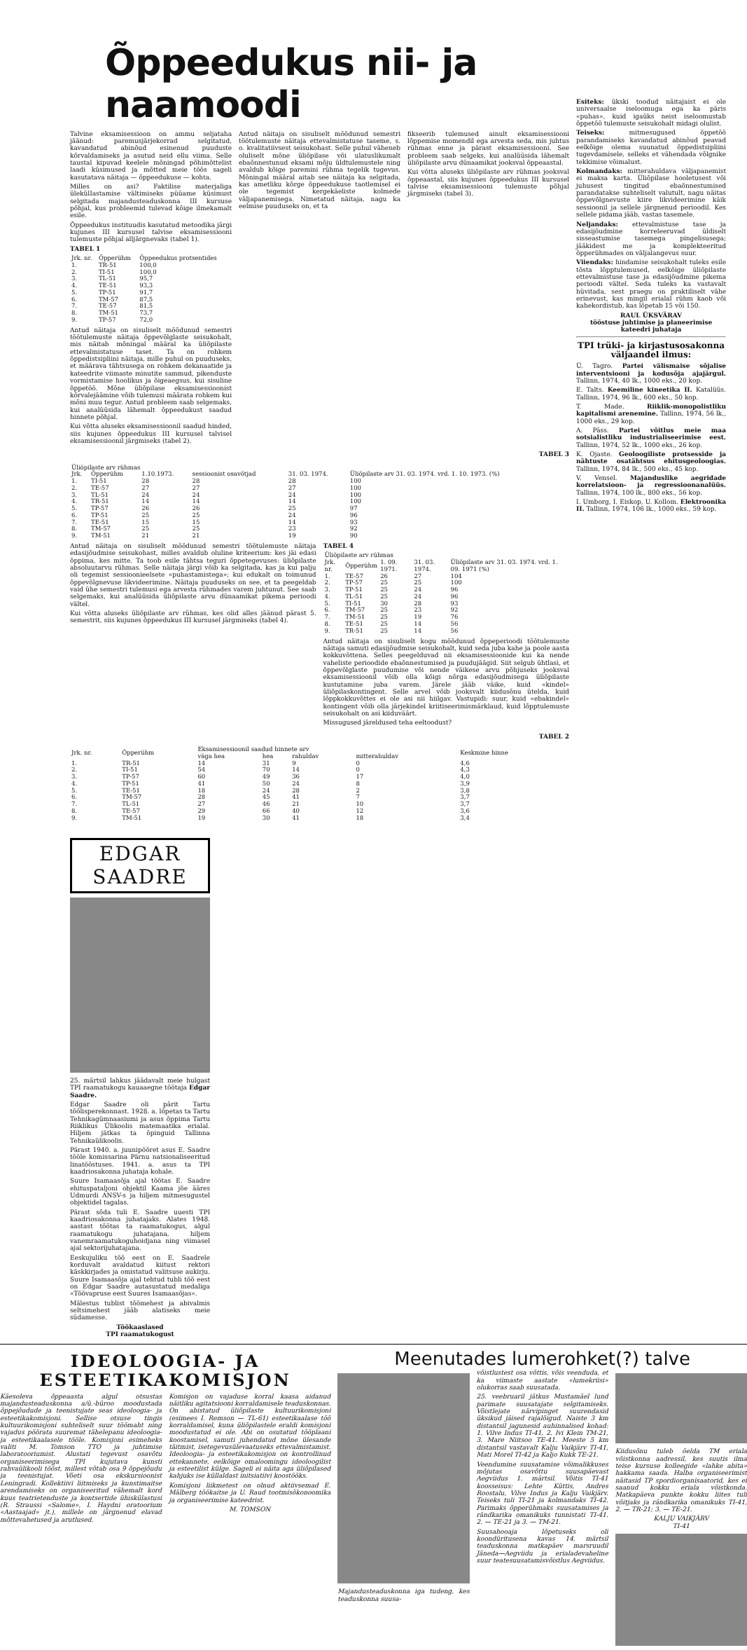Õppeedukus nii- ja naamoodi
Talvine eksamisessioon on ammu seljataha jäänud: paremusjärjekorrad selgitatud, kavandatud abinõud esinenud puuduste kõrvaldamiseks ja asutud neid ellu viima. Selle taustal kipuvad keelele mõningad põhimõttelist laadi küsimused ja mõtted meie töös sageli kasutatava näitaja — õppeedukuse — kohta.
Milles on asi? Faktilise materjaliga ülekülIastamise vältimiseks püüame küsimust selgitada majandusteaduskonna III kursuse põhjal, kus probleemid tulevad kõige ilmekamalt esile.
Õppeedukus instituudis kasutatud metoodika järgi kujunes III kursusel talvise eksamisessiooni tulemuste põhjal alljärgnevaks (tabel 1).
TABEL 1
| Jrk. nr. | Õpperühm | Õppeedukus protsentides |
| --- | --- | --- |
| 1. | TR-51 | 100,0 |
| 2. | TI-51 | 100,0 |
| 3. | TL-51 | 95,7 |
| 4. | TE-51 | 93,3 |
| 5. | TP-51 | 91,7 |
| 6. | TM-57 | 87,5 |
| 7. | TE-57 | 81,5 |
| 8. | TM-51 | 73,7 |
| 9. | TP-57 | 72,0 |
Antud näitaja on sisuliselt möödunud semestri töötulemuste näitaja õppevõlglaste seisukohalt, mis näitab mõningal määral ka üliõpilaste ettevalmistatuse taset. Ta on rohkem õppedistsipliini näitaja, mille puhul on puuduseks, et määrava tähtsusega on rohkem dekanaatide ja kateedrite viimaste minutite sammud, pikenduste vormistamise hoolikus ja õigeaegsus, kui sisuline õppetöö. Mõne üliõpilase eksamisessioonist kõrvalejäämine võib tulemusi määrata rohkem kui mõni muu tegur. Antud probleem saab selgemaks, kui analüüsida lähemalt õppeedukust saadud hinnete põhjal.
Kui võtta aluseks eksamisessioonil saadud hinded, siis kujunes õppeedukus III kursusel talvisel eksamisessioonil järgmiseks (tabel 2).
Antud näitaja on sisuliselt möödunud semestri töötulemuste näitaja ettevalmistatuse taseme, s. o. kvalitatiivsest seisukohast. Selle puhul väheneb oluliselt mõne üliõpilase või ulatuslikumalt ebaõnnestunud eksami mõju üldtulemustele ning avaldub kõige paremini rühma tegelik tugevus. Mõningal määral aitab see näitaja ka selgitada, kas ametliku kõrge õppeedukuse taotlemisel ei ole tegemist kergekäeliste kolmede väljapanemisega. Nimetatud näitaja, nagu ka eelmise puuduseks on, et ta
fikseerib tulemused ainult eksamisessiooni lõppemise momendil ega arvesta seda, mis juhtus rühmas enne ja pärast eksamisessiooni. See probleem saab selgeks, kui analüüsida lähemalt üliõpilaste arvu dünaamikat jooksval õppeaastal.
Kui võtta aluseks üliõpilaste arv rühmas jooksval õppeaastal, siis kujunes õppeedukus III kursusel talvise eksamisessiooni tulemuste põhjal järgmiseks (tabel 3).
TABEL 3
| Üliõpilaste arv rühmas | | | | | |
| --- | --- | --- | --- | --- | --- |
| Jrk. | Õpperühm | 1.10.1973. | sessioonist osavõtjad | 31. 03. 1974. | Üliõpilaste arv 31. 03. 1974. vrd. 1. 10. 1973. (%) |
| 1. | TI-51 | 28 | 28 | 28 | 100 |
| 2. | TE-57 | 27 | 27 | 27 | 100 |
| 3. | TL-51 | 24 | 24 | 24 | 100 |
| 4. | TR-51 | 14 | 14 | 14 | 100 |
| 5. | TP-57 | 26 | 26 | 25 | 97 |
| 6. | TP-51 | 25 | 25 | 24 | 96 |
| 7. | TE-51 | 15 | 15 | 14 | 93 |
| 8. | TM-57 | 25 | 25 | 23 | 92 |
| 9. | TM-51 | 21 | 21 | 19 | 90 |
Antud näitaja on sisuliselt möödunud semestri töötulemuste näitaja edasijõudmise seisukohast, milles avaldub oluline kriteerium: kes jäi edasi õppima, kes mitte. Ta toob esile tähtsa teguri õppetegevuses: üliõpilaste absoluutarvu rühmas. Selle näitaja järgi võib ka selgitada, kas ja kui palju oli tegemist sessioonieelsete «puhastamistega»; kui edukalt on toimunud õppevõlgnevuse likvideerimine. Näitaja puuduseks on see, et ta peegeldab vaid ühe semestri tulemusi ega arvesta rühmades varem juhtunut. See saab selgemaks, kui analüüsida üliõpilaste arvu dünaamikat pikema perioodi vältel.
Kui võtta aluseks üliõpilaste arv rühmas, kes olid alles jäänud pärast 5. semestrit, siis kujunes õppeedukus III kursusel järgmiseks (tabel 4).
TABEL 4
| Üliõpilaste arv rühmas | | | | |
| --- | --- | --- | --- | --- |
| Jrk. nr. | Õpperühm | 1. 09. 1971. | 31. 03. 1974. | Üliõpilaste arv 31. 03. 1974. vrd. 1. 09. 1971 (%) |
| 1. | TE-57 | 26 | 27 | 104 |
| 2. | TP-57 | 25 | 25 | 100 |
| 3. | TP-51 | 25 | 24 | 96 |
| 4. | TL-51 | 25 | 24 | 96 |
| 5. | TI-51 | 30 | 28 | 93 |
| 6. | TM-57 | 25 | 23 | 92 |
| 7. | TM-51 | 25 | 19 | 76 |
| 8. | TE-51 | 25 | 14 | 56 |
| 9. | TR-51 | 25 | 14 | 56 |
Antud näitaja on sisuliselt kogu möödunud õppeperioodi töötulemuste näitaja samuti edasijõudmise seisukohalt, kuid seda juba kahe ja poole aasta kokkuvõttena. Selles peegelduvad nii eksamisessioonide kui ka nende vaheliste perioodide ebaõnnestumised ja puudujäägid. Siit selgub ühtlasi, et õppevõlglaste puudumise või nende väikese arvu põhjuseks jooksval eksamisessioonil võib olla kõigi nõrga edasijõudmisega üliõpilaste kustutamine juba varem. Järele jääb väike, kuid «kindel» üliõpilaskontingent. Selle arvel võib jooksvalt kiidusõnu ütelda, kuid lõppkokkuvõttes ei ole asi nii hiilgav. Vastupidi: suur, kuid «ebakindel» kontingent võib olla järjekindel kriitiseerimismärklaud, kuid lõpptulemuste seisukohalt on asi kiiduväärt.
Missugused järeldused teha eeltoodust?
TABEL 2
| Jrk. nr. | Õpperühm | Eksamisessioonil saadud hinnete arv | | | | | Keskmine hinne |
| --- | --- | --- | --- | --- | --- | --- | --- |
| | | väga hea | hea | rahuldav | mitterahuldav | | |
| 1. | TR-51 | 14 | 31 | 9 | 0 | | 4,6 |
| 2. | TI-51 | 54 | 70 | 14 | 0 | | 4,3 |
| 3. | TP-57 | 60 | 49 | 36 | 17 | | 4,0 |
| 4. | TP-51 | 41 | 50 | 24 | 8 | | 3,9 |
| 5. | TE-51 | 18 | 24 | 28 | 2 | | 3,8 |
| 6. | TM-57 | 28 | 45 | 41 | 7 | | 3,7 |
| 7. | TL-51 | 27 | 46 | 21 | 10 | | 3,7 |
| 8. | TE-57 | 29 | 66 | 40 | 12 | | 3,6 |
| 9. | TM-51 | 19 | 30 | 41 | 18 | | 3,4 |
Esiteks: ükski toodud näitajaist ei ole universaalse iseloomuga ega ka päris «puhas», kuid igaüks neist iseloomustab õppetöö tulemuste seisukohalt midagi olulist.
Teiseks: mitmesugused õppetöö parandamiseks kavandatud abinõud peavad eelkõige olema suunatud õppedistsipliini tugevdamisele, selleks et vähendada võlgnike tekkimise võimalust.
Kolmandaks: mitterahuldava väljapanemist ei maksa karta. Üliõpilase hooletusest või juhusest tingitud ebaõnnestumised parandatakse suhteliselt valutult, nagu näitas õppevõlgnevuste kiire likvideerimine käik sessioonil ja sellele järgnenud perioodil. Kes sellele pidama jääb, vastas tasemele.
Neljandaks: ettevalmistuse tase ja edasijõudmine korreleeruvad üldiselt sisseastumise tasemega pingelisusega; jääkidest me ja komplekteeritud õpperühmades on väljalangevus suur.
Viiendaks: hindamise seisukohalt tuleks esile tõsta lõpptulemused, eelkõige üliõpilaste ettevalmistuse tase ja edasijõudmine pikema perioodi vältel. Seda tuleks ka vastavalt hüvitada, sest praegu on praktiliselt vähe erinevust, kas mingil erialal rühm kaob või kahekordistub, kas lõpetab 15 või 150.
RAUL ÜKSVÄRAV
tööstuse juhtimise ja planeerimise kateedri juhataja
TPI trüki- ja kirjastusosakonna väljaandel ilmus:
Ü. Tagro. Partei välismaise sõjalise interventsiooni ja kodusõja ajajärgul. Tallinn, 1974, 40 lk., 1000 eks., 20 kop.
E. Talts. Keemiline kineetika II. Katalüüs. Tallinn, 1974, 96 lk., 600 eks., 50 kop.
T. Made. Riiklik-monopolistliku kapitalismi arenemine. Tallinn, 1974, 56 lk., 1000 eks., 29 kop.
A. Päss. Partei võitlus meie maa sotsialistliku industrialiseerimise eest. Tallinn, 1974, 52 lk., 1000 eks., 26 kop.
K. Ojaste. Geoloogiliste protsesside ja nähtuste osatähtsus ehitusgeoloogias. Tallinn, 1974, 84 lk., 500 eks., 45 kop.
V. Vensel. Majanduslike aegridade korrelatsioon- ja regressioonanalüüs. Tallinn, 1974, 100 lk., 800 eks., 56 kop.
I. Umborg, I. Eiskop, U. Kollom. Elektroonika II. Tallinn, 1974, 106 lk., 1000 eks., 59 kop.
EDGAR
SAADRE
25. märtsil lahkus jäädavalt meie hulgast TPI raamatukogu kauaaegne töötaja Edgar Saadre.
Edgar Saadre oli pärit Tartu töölisperekonnast. 1928. a. lõpetas ta Tartu Tehnikagümnaasiumi ja asus õppima Tartu Riiklikus Ülikoolis matemaatika erialal. Hiljem jätkas ta õpinguid Tallinna Tehnikaülikoolis.
Pärast 1940. a. juunipööret asus E. Saadre tööle komissarina Pärnu natsionaliseeritud linatööstuses. 1941. a. asus ta TPI kaadriosakonna juhataja kohale.
Suure Isamaasõja ajal töötas E. Saadre ehituspataljoni objektil Kaama jõe ääres Udmurdi ANSV-s ja hiljem mitmesugustel objektidel tagalas.
Pärast sõda tuli E. Saadre uuesti TPI kaadriosakonna juhatajaks. Alates 1948. aastast töötas ta raamatukogus, algul raamatukogu juhatajana, hiljem vanemraamatukoguhoidjana ning viimasel ajal sektorijuhatajana.
Eeskujuliku töö eest on E. Saadrele korduvalt avaldatud kiitust rektori käskkirjades ja omistatud valitsuse aukirju. Suure Isamaasõja ajal tehtud tubli töö eest on Edgar Saadre autasustatud medaliga «Töövapruse eest Suures Isamaasõjas».
Mälestus tublist töömehest ja abivalmis seltsimehest jääb alatiseks meie südamesse.
Töökaaslased
TPI raamatukogust
IDEOLOOGIA- JA
ESTEETIKAKOMISJON
Käesoleva õppeaasta algul otsustas majandusteaduskonna a/ü.-büroo moodustada õppejõudude ja teenistujate seas ideoloogia- ja esteetikakomisjoni. Sellise otsuse tingis kultuurikomisjoni suhteliselt suur töömaht ning vajadus pöörata suuremat tähelepanu ideoloogia- ja esteetikaalasele tööle. Komisjoni esimeheks valiti M. Tomson TTO ja juhtimise laboratooriumist. Alustati tegevust osavõtu organiseerimisega TPI kujutava kunsti rahvaülikooli tööst, millest võtab osa 9 õppejõudu ja teenistujat. Võeti osa ekskursioonist Leningradi. Kollektiivi liitmiseks ja kunstimaitse arendamiseks on organiseeritud vähemalt kord kuus teatrietenduste ja kontsertide ühiskülastusi (R. Straussi «Salome», I. Haydni oratoorium «Aastaajad» jt.), millele on järgnenud elavad mõttevahetused ja arutlused.
Komisjon on vajaduse korral kaasa aidanud näitliku agitatsiooni korraldamisele teaduskonnas. On abistatud üliõpilaste kultuurikomisjoni (esimees I. Remson — TL-61) esteetikaalase töö korraldamisel, kuna üliõpilastele eraldi komisjoni moodustatud ei ole. Abi on osutatud tööplaani koostamisel, samuti juhendatud mõne ülesande täitmist, isetegevusülevaatuseks ettevalmistamist. Ideoloogia- ja esteetikakomisjon on kontrollinud ettekannete, eelkõige omaloomingu ideoloogilist ja esteetilist külge. Sageli ei näita aga üliõpilased kahjuks ise küllaldast initsiatiivi koostööks.
Komisjoni liikmetest on olnud aktiivsemad E. Mälberg töökaitse ja U. Raud tootmisökonoomika ja organiseerimise kateedrist.
M. TOMSON
Meenutades lumerohket(?) talve
Majandusteaduskonna iga tudeng, kes teaduskonna suusa-
võistlustest osa võttis, võis veenduda, et ka viimaste aastate «lumekriisi» olukorras saab suusatada.
25. veebruaril jätkus Mustamäel lund parimate suusatajate selgitamiseks. Võistlejate närvipinget suurendasid üksikud jäised rajalõigud. Naiste 3 km distantsil jagunesid auhinnalised kohad: 1. Vilve Indus TI-41, 2. Ivi Klein TM-21, 3. Mare Niitsoo TE-41. Meeste 5 km distantsil vastavalt Kalju Vaikjärv TI-41, Mati Morel TI-42 ja Kaljo Kukk TE-21.
Veendumine suusatamise võimalikkuses mõjutas osavõttu suusapäevast Aegviidus 1. märtsil. Võitis TI-41 koosseisus: Lehte Küttis, Andres Roostalu, Vilve Indus ja Kalju Vaikjärv. Teiseks tuli TI-21 ja kolmandaks TI-42. Parimaks õpperühmaks suusatamises ja rändkarika omanikuks tunnistati TI-41. 2. — TE-21 ja 3. — TM-21.
Suusahooaja lõpetuseks oli koondüritusena kavas 14. märtsil teaduskonna matkapäev marsruudil Jäneda—Aegviidu ja erialadevaheline suur teatesuusatamisvõistlus Aegviidus.
Kiidusõnu tuleb öelda TM eriala võistkonna aadressil, kes suutis ilma teise kursuse kolleegide «lahke abita» hakkama saada. Halba organiseerimist näitasid TP spordiorganisaatorid, kes ei saanud kokku eriala võistkonda. Matkapäeva punkte kokku liites tuli võitjaks ja rändkarika omanikuks TI-41, 2. — TR-21; 3. — TE-21.
KALJU VAIKJÄRV
TI-41